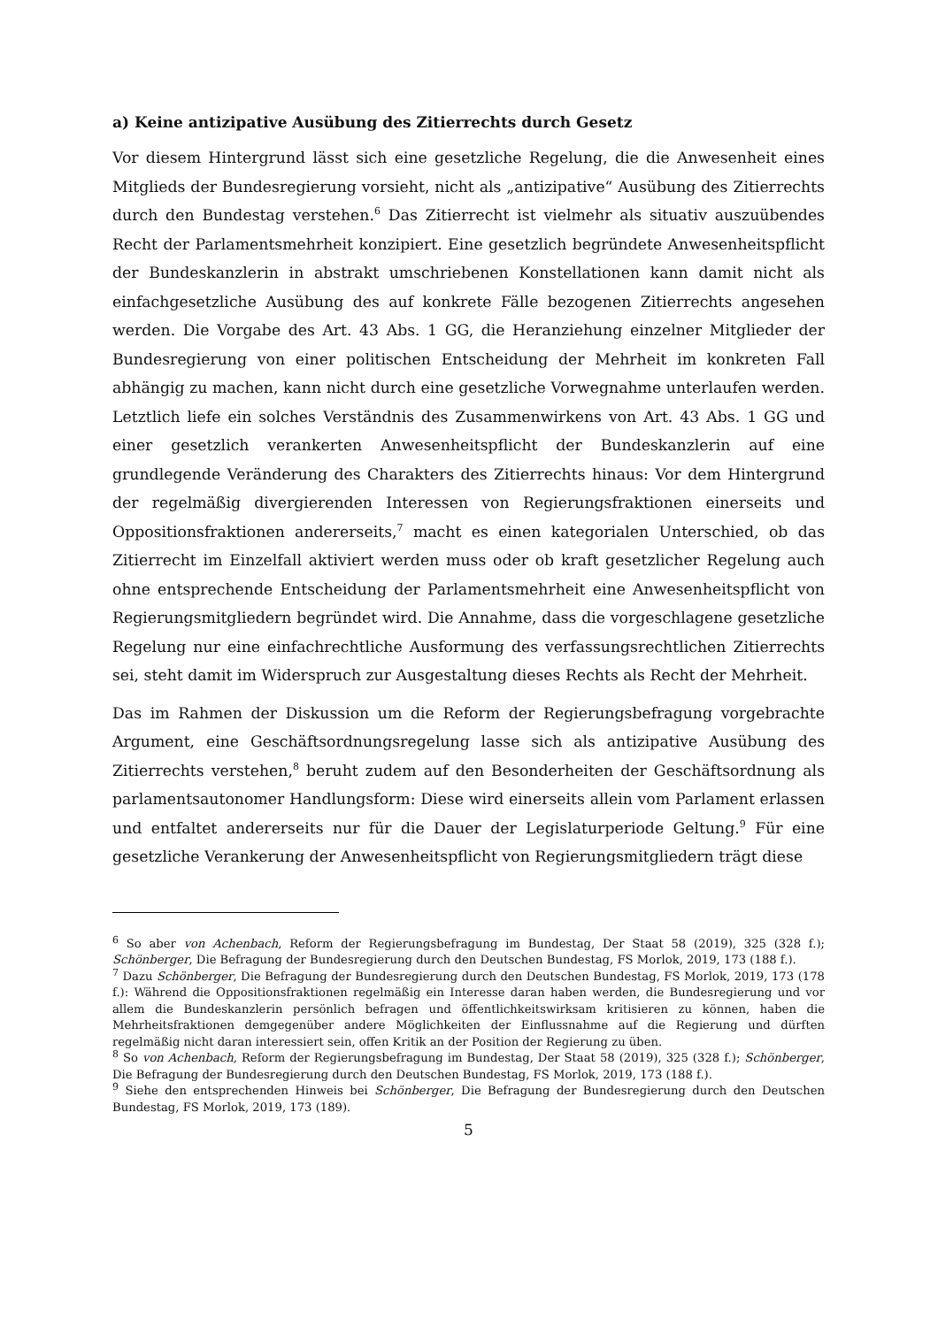a) Keine antizipative Ausübung des Zitierrechts durch Gesetz
Vor diesem Hintergrund lässt sich eine gesetzliche Regelung, die die Anwesenheit eines Mitglieds der Bundesregierung vorsieht, nicht als „antizipative“ Ausübung des Zitierrechts durch den Bundestag verstehen.<sup>6</sup> Das Zitierrecht ist vielmehr als situativ auszuübendes Recht der Parlamentsmehrheit konzipiert. Eine gesetzlich begründete Anwesenheitspflicht der Bundeskanzlerin in abstrakt umschriebenen Konstellationen kann damit nicht als einfachgesetzliche Ausübung des auf konkrete Fälle bezogenen Zitierrechts angesehen werden. Die Vorgabe des Art. 43 Abs. 1 GG, die Heranziehung einzelner Mitglieder der Bundesregierung von einer politischen Entscheidung der Mehrheit im konkreten Fall abhängig zu machen, kann nicht durch eine gesetzliche Vorwegnahme unterlaufen werden. Letztlich liefe ein solches Verständnis des Zusammenwirkens von Art. 43 Abs. 1 GG und einer gesetzlich verankerten Anwesenheitspflicht der Bundeskanzlerin auf eine grundlegende Veränderung des Charakters des Zitierrechts hinaus: Vor dem Hintergrund der regelmäßig divergierenden Interessen von Regierungsfraktionen einerseits und Oppositionsfraktionen andererseits,<sup>7</sup> macht es einen kategorialen Unterschied, ob das Zitierrecht im Einzelfall aktiviert werden muss oder ob kraft gesetzlicher Regelung auch ohne entsprechende Entscheidung der Parlamentsmehrheit eine Anwesenheitspflicht von Regierungsmitgliedern begründet wird. Die Annahme, dass die vorgeschlagene gesetzliche Regelung nur eine einfachrechtliche Ausformung des verfassungsrechtlichen Zitierrechts sei, steht damit im Widerspruch zur Ausgestaltung dieses Rechts als Recht der Mehrheit.
Das im Rahmen der Diskussion um die Reform der Regierungsbefragung vorgebrachte Argument, eine Geschäftsordnungsregelung lasse sich als antizipative Ausübung des Zitierrechts verstehen,<sup>8</sup> beruht zudem auf den Besonderheiten der Geschäftsordnung als parlamentsautonomer Handlungsform: Diese wird einerseits allein vom Parlament erlassen und entfaltet andererseits nur für die Dauer der Legislaturperiode Geltung.<sup>9</sup> Für eine gesetzliche Verankerung der Anwesenheitspflicht von Regierungsmitgliedern trägt diese
<sup>6</sup> So aber von Achenbach, Reform der Regierungsbefragung im Bundestag, Der Staat 58 (2019), 325 (328 f.); Schönberger, Die Befragung der Bundesregierung durch den Deutschen Bundestag, FS Morlok, 2019, 173 (188 f.).
<sup>7</sup> Dazu Schönberger, Die Befragung der Bundesregierung durch den Deutschen Bundestag, FS Morlok, 2019, 173 (178 f.): Während die Oppositionsfraktionen regelmäßig ein Interesse daran haben werden, die Bundesregierung und vor allem die Bundeskanzlerin persönlich befragen und öffentlichkeitswirksam kritisieren zu können, haben die Mehrheitsfraktionen demgegenüber andere Möglichkeiten der Einflussnahme auf die Regierung und dürften regelmäßig nicht daran interessiert sein, offen Kritik an der Position der Regierung zu üben.
<sup>8</sup> So von Achenbach, Reform der Regierungsbefragung im Bundestag, Der Staat 58 (2019), 325 (328 f.); Schönberger, Die Befragung der Bundesregierung durch den Deutschen Bundestag, FS Morlok, 2019, 173 (188 f.).
<sup>9</sup> Siehe den entsprechenden Hinweis bei Schönberger, Die Befragung der Bundesregierung durch den Deutschen Bundestag, FS Morlok, 2019, 173 (189).
5